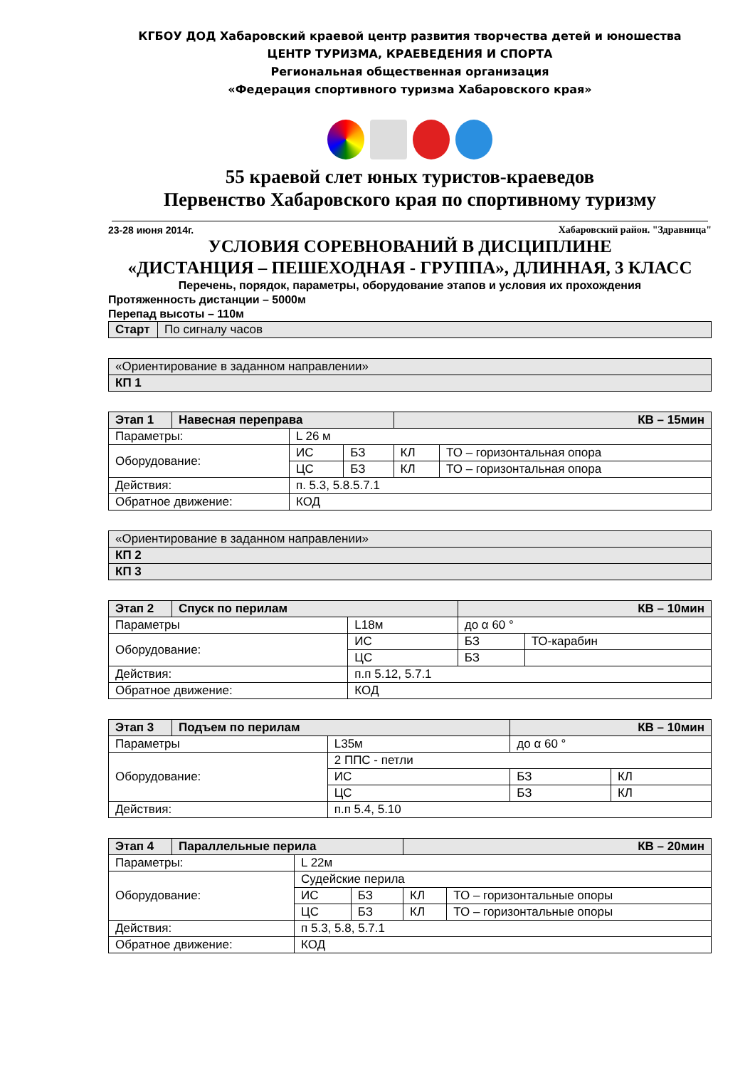КГБОУ ДОД Хабаровский краевой центр развития творчества детей и юношества
ЦЕНТР ТУРИЗМА, КРАЕВЕДЕНИЯ И СПОРТА
Региональная общественная организация
«Федерация спортивного туризма Хабаровского края»
55 краевой слет юных туристов-краеведов
Первенство Хабаровского края по спортивному туризму
23-28 июня 2014г. Хабаровский район. "Здравница"
УСЛОВИЯ СОРЕВНОВАНИЙ В ДИСЦИПЛИНЕ
«ДИСТАНЦИЯ – ПЕШЕХОДНАЯ - ГРУППА», ДЛИННАЯ, 3 КЛАСС
Перечень, порядок, параметры, оборудование этапов и условия их прохождения
Протяженность дистанции – 5000м
Перепад высоты – 110м
| Старт | По сигналу часов |
| «Ориентирование в заданном направлении» |
| КП 1 |
| Этап 1 | Навесная переправа | | | КВ – 15мин | |
| Параметры: | | L 26 м | | | |
| Оборудование: | | ИС | БЗ | КЛ | ТО – горизонтальная опора |
| | | ЦС | БЗ | КЛ | ТО – горизонтальная опора |
| Действия: | | п. 5.3, 5.8.5.7.1 | | | |
| Обратное движение: | | КОД | | | |
| «Ориентирование в заданном направлении» |
| КП 2 |
| КП 3 |
| Этап 2 | Спуск по перилам | | КВ – 10мин | |
| Параметры | | L18м | до α 60 ° | |
| Оборудование: | | ИС | БЗ | ТО-карабин |
| | | ЦС | БЗ | |
| Действия: | | п.п 5.12, 5.7.1 | | |
| Обратное движение: | | КОД | | |
| Этап 3 | Подъем по перилам | | КВ – 10мин | |
| Параметры | | L35м | до α 60 ° | |
| Оборудование: | | 2 ППС - петли | | |
| | | ИС | БЗ | КЛ |
| | | ЦС | БЗ | КЛ |
| Действия: | | п.п 5.4, 5.10 | | |
| Этап 4 | Параллельные перила | | | КВ – 20мин | |
| Параметры: | | L 22м | | | |
| Оборудование: | | Судейские перила | | | |
| | | ИС | БЗ | КЛ | ТО – горизонтальные опоры |
| | | ЦС | БЗ | КЛ | ТО – горизонтальные опоры |
| Действия: | | п 5.3, 5.8, 5.7.1 | | | |
| Обратное движение: | | КОД | | | |